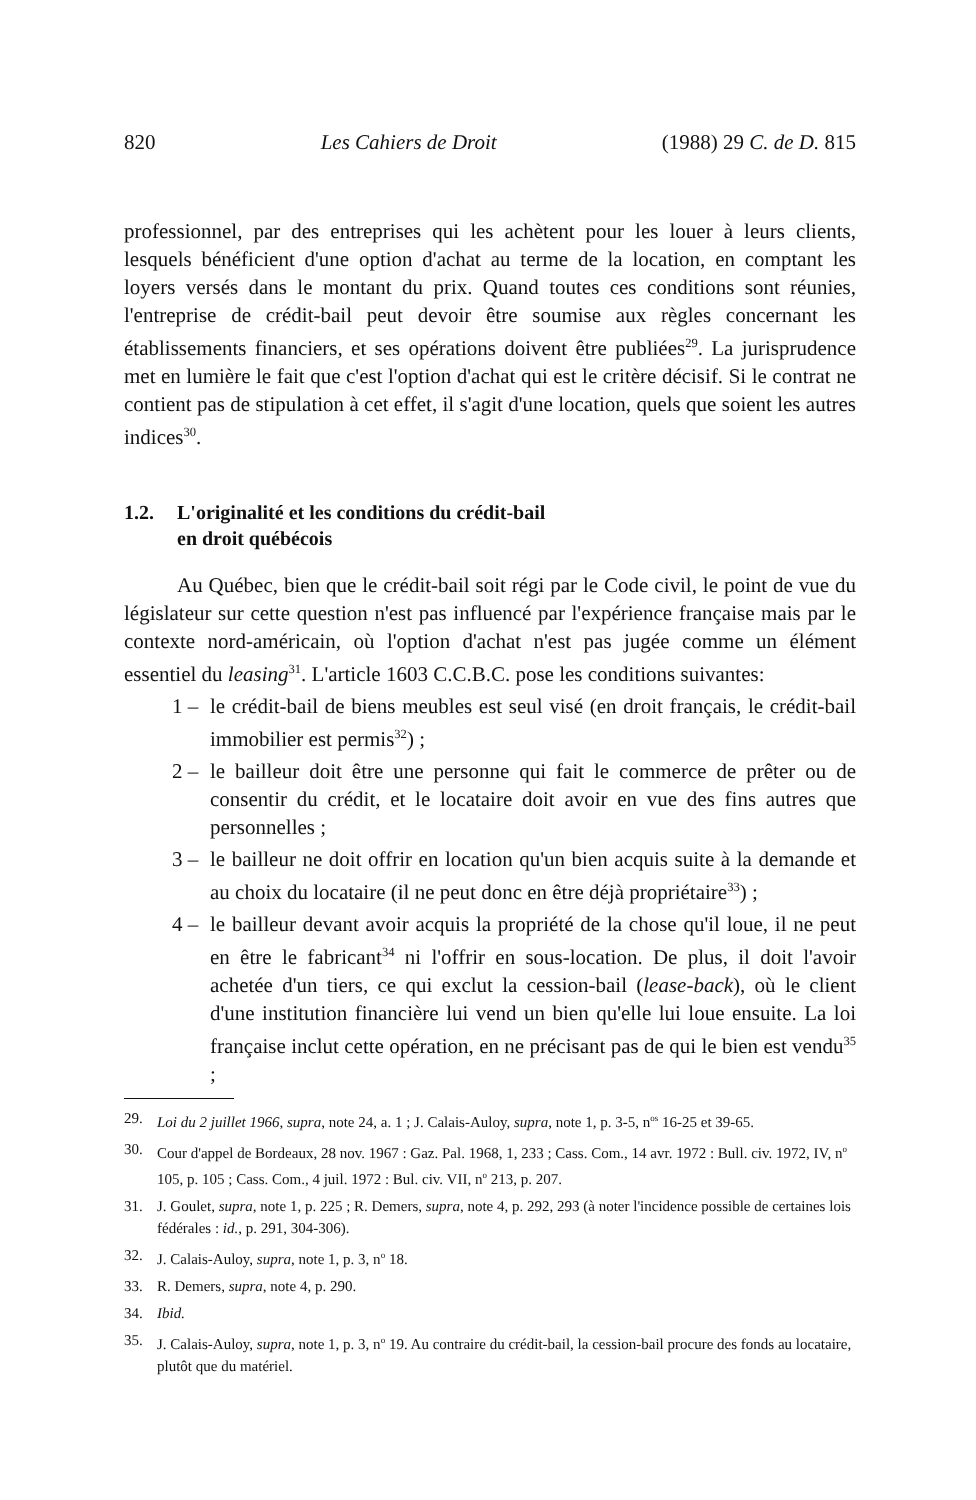820 Les Cahiers de Droit (1988) 29 C. de D. 815
professionnel, par des entreprises qui les achètent pour les louer à leurs clients, lesquels bénéficient d'une option d'achat au terme de la location, en comptant les loyers versés dans le montant du prix. Quand toutes ces conditions sont réunies, l'entreprise de crédit-bail peut devoir être soumise aux règles concernant les établissements financiers, et ses opérations doivent être publiées<sup>29</sup>. La jurisprudence met en lumière le fait que c'est l'option d'achat qui est le critère décisif. Si le contrat ne contient pas de stipulation à cet effet, il s'agit d'une location, quels que soient les autres indices<sup>30</sup>.
1.2. L'originalité et les conditions du crédit-bail
en droit québécois
Au Québec, bien que le crédit-bail soit régi par le Code civil, le point de vue du législateur sur cette question n'est pas influencé par l'expérience française mais par le contexte nord-américain, où l'option d'achat n'est pas jugée comme un élément essentiel du leasing<sup>31</sup>. L'article 1603 C.C.B.C. pose les conditions suivantes:
1 – le crédit-bail de biens meubles est seul visé (en droit français, le crédit-bail immobilier est permis<sup>32</sup>) ;
2 – le bailleur doit être une personne qui fait le commerce de prêter ou de consentir du crédit, et le locataire doit avoir en vue des fins autres que personnelles ;
3 – le bailleur ne doit offrir en location qu'un bien acquis suite à la demande et au choix du locataire (il ne peut donc en être déjà propriétaire<sup>33</sup>) ;
4 – le bailleur devant avoir acquis la propriété de la chose qu'il loue, il ne peut en être le fabricant<sup>34</sup> ni l'offrir en sous-location. De plus, il doit l'avoir achetée d'un tiers, ce qui exclut la cession-bail (lease-back), où le client d'une institution financière lui vend un bien qu'elle lui loue ensuite. La loi française inclut cette opération, en ne précisant pas de qui le bien est vendu<sup>35</sup> ;
29. Loi du 2 juillet 1966, supra, note 24, a. 1 ; J. Calais-Auloy, supra, note 1, p. 3-5, n<sup>os</sup> 16-25 et 39-65.
30. Cour d'appel de Bordeaux, 28 nov. 1967 : Gaz. Pal. 1968, 1, 233 ; Cass. Com., 14 avr. 1972 : Bull. civ. 1972, IV, n<sup>o</sup> 105, p. 105 ; Cass. Com., 4 juil. 1972 : Bul. civ. VII, n<sup>o</sup> 213, p. 207.
31. J. Goulet, supra, note 1, p. 225 ; R. Demers, supra, note 4, p. 292, 293 (à noter l'incidence possible de certaines lois fédérales : id., p. 291, 304-306).
32. J. Calais-Auloy, supra, note 1, p. 3, n<sup>o</sup> 18.
33. R. Demers, supra, note 4, p. 290.
34. Ibid.
35. J. Calais-Auloy, supra, note 1, p. 3, n<sup>o</sup> 19. Au contraire du crédit-bail, la cession-bail procure des fonds au locataire, plutôt que du matériel.